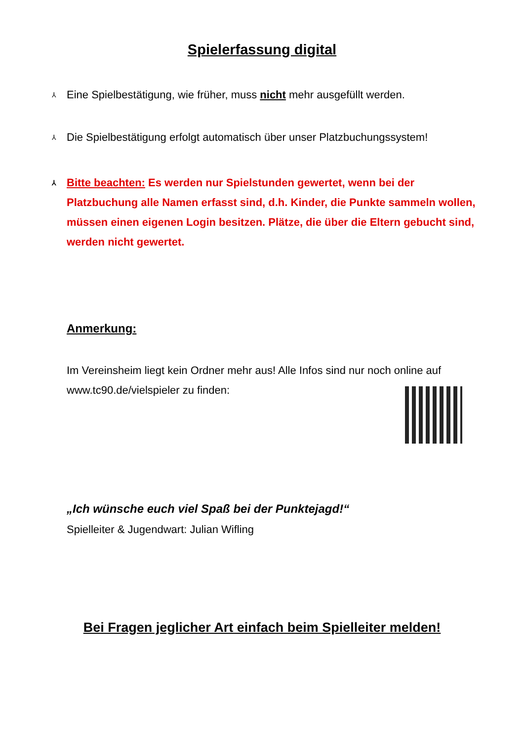Spielerfassung digital
⅄ Eine Spielbestätigung, wie früher, muss nicht mehr ausgefüllt werden.
⅄ Die Spielbestätigung erfolgt automatisch über unser Platzbuchungssystem!
⅄ Bitte beachten: Es werden nur Spielstunden gewertet, wenn bei der Platzbuchung alle Namen erfasst sind, d.h. Kinder, die Punkte sammeln wollen, müssen einen eigenen Login besitzen. Plätze, die über die Eltern gebucht sind, werden nicht gewertet.
Anmerkung:
Im Vereinsheim liegt kein Ordner mehr aus! Alle Infos sind nur noch online auf www.tc90.de/vielspieler zu finden:
„Ich wünsche euch viel Spaß bei der Punktejagd!“
Spielleiter & Jugendwart: Julian Wifling
Bei Fragen jeglicher Art einfach beim Spielleiter melden!